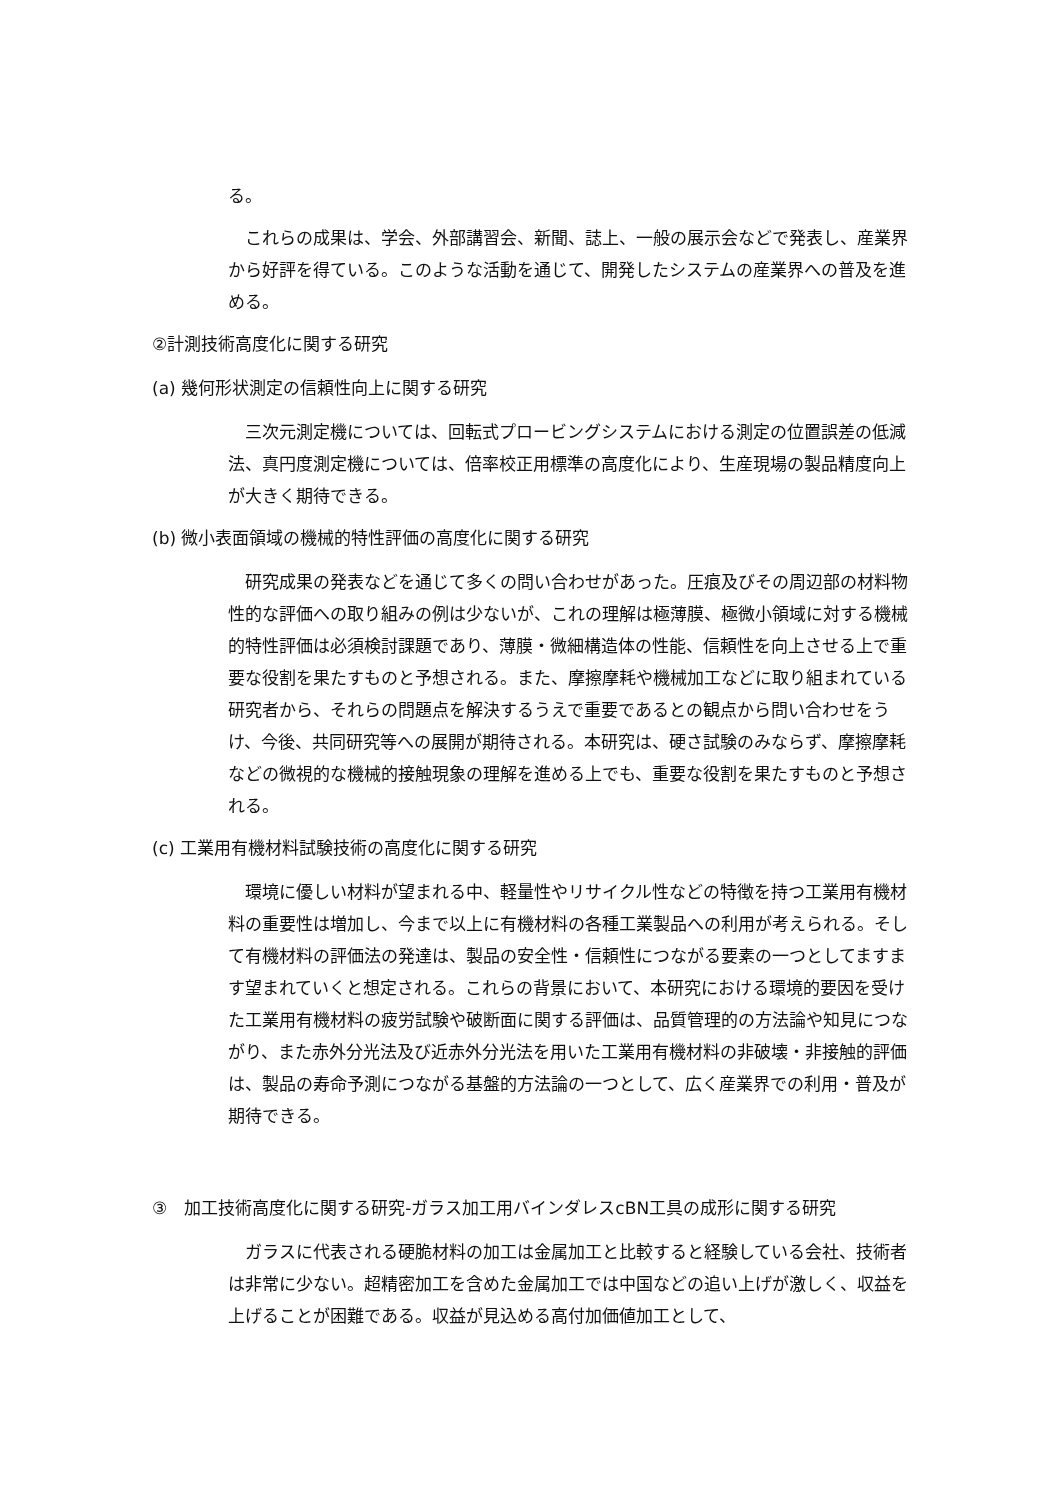る。
　これらの成果は、学会、外部講習会、新聞、誌上、一般の展示会などで発表し、産業界から好評を得ている。このような活動を通じて、開発したシステムの産業界への普及を進める。
②計測技術高度化に関する研究
(a) 幾何形状測定の信頼性向上に関する研究
　三次元測定機については、回転式プロービングシステムにおける測定の位置誤差の低減法、真円度測定機については、倍率校正用標準の高度化により、生産現場の製品精度向上が大きく期待できる。
(b) 微小表面領域の機械的特性評価の高度化に関する研究
　研究成果の発表などを通じて多くの問い合わせがあった。圧痕及びその周辺部の材料物性的な評価への取り組みの例は少ないが、これの理解は極薄膜、極微小領域に対する機械的特性評価は必須検討課題であり、薄膜・微細構造体の性能、信頼性を向上させる上で重要な役割を果たすものと予想される。また、摩擦摩耗や機械加工などに取り組まれている研究者から、それらの問題点を解決するうえで重要であるとの観点から問い合わせをうけ、今後、共同研究等への展開が期待される。本研究は、硬さ試験のみならず、摩擦摩耗などの微視的な機械的接触現象の理解を進める上でも、重要な役割を果たすものと予想される。
(c) 工業用有機材料試験技術の高度化に関する研究
　環境に優しい材料が望まれる中、軽量性やリサイクル性などの特徴を持つ工業用有機材料の重要性は増加し、今まで以上に有機材料の各種工業製品への利用が考えられる。そして有機材料の評価法の発達は、製品の安全性・信頼性につながる要素の一つとしてますます望まれていくと想定される。これらの背景において、本研究における環境的要因を受けた工業用有機材料の疲労試験や破断面に関する評価は、品質管理的の方法論や知見につながり、また赤外分光法及び近赤外分光法を用いた工業用有機材料の非破壊・非接触的評価は、製品の寿命予測につながる基盤的方法論の一つとして、広く産業界での利用・普及が期待できる。
③　加工技術高度化に関する研究-ガラス加工用バインダレスcBN工具の成形に関する研究
　ガラスに代表される硬脆材料の加工は金属加工と比較すると経験している会社、技術者は非常に少ない。超精密加工を含めた金属加工では中国などの追い上げが激しく、収益を上げることが困難である。収益が見込める高付加価値加工として、